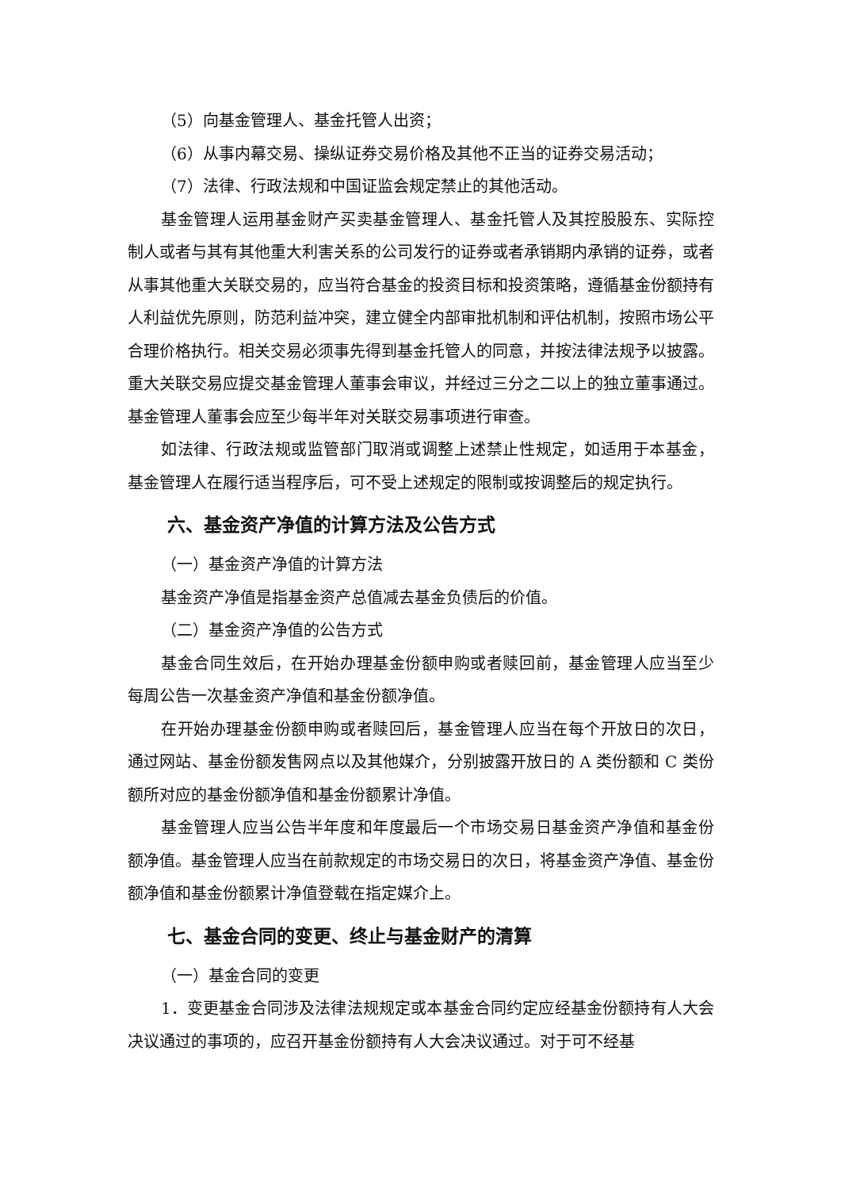（5）向基金管理人、基金托管人出资；
（6）从事内幕交易、操纵证券交易价格及其他不正当的证券交易活动；
（7）法律、行政法规和中国证监会规定禁止的其他活动。
基金管理人运用基金财产买卖基金管理人、基金托管人及其控股股东、实际控制人或者与其有其他重大利害关系的公司发行的证券或者承销期内承销的证券，或者从事其他重大关联交易的，应当符合基金的投资目标和投资策略，遵循基金份额持有人利益优先原则，防范利益冲突，建立健全内部审批机制和评估机制，按照市场公平合理价格执行。相关交易必须事先得到基金托管人的同意，并按法律法规予以披露。重大关联交易应提交基金管理人董事会审议，并经过三分之二以上的独立董事通过。基金管理人董事会应至少每半年对关联交易事项进行审查。
如法律、行政法规或监管部门取消或调整上述禁止性规定，如适用于本基金，基金管理人在履行适当程序后，可不受上述规定的限制或按调整后的规定执行。
六、基金资产净值的计算方法及公告方式
（一）基金资产净值的计算方法
基金资产净值是指基金资产总值减去基金负债后的价值。
（二）基金资产净值的公告方式
基金合同生效后，在开始办理基金份额申购或者赎回前，基金管理人应当至少每周公告一次基金资产净值和基金份额净值。
在开始办理基金份额申购或者赎回后，基金管理人应当在每个开放日的次日，通过网站、基金份额发售网点以及其他媒介，分别披露开放日的 A 类份额和 C 类份额所对应的基金份额净值和基金份额累计净值。
基金管理人应当公告半年度和年度最后一个市场交易日基金资产净值和基金份额净值。基金管理人应当在前款规定的市场交易日的次日，将基金资产净值、基金份额净值和基金份额累计净值登载在指定媒介上。
七、基金合同的变更、终止与基金财产的清算
（一）基金合同的变更
1．变更基金合同涉及法律法规规定或本基金合同约定应经基金份额持有人大会决议通过的事项的，应召开基金份额持有人大会决议通过。对于可不经基